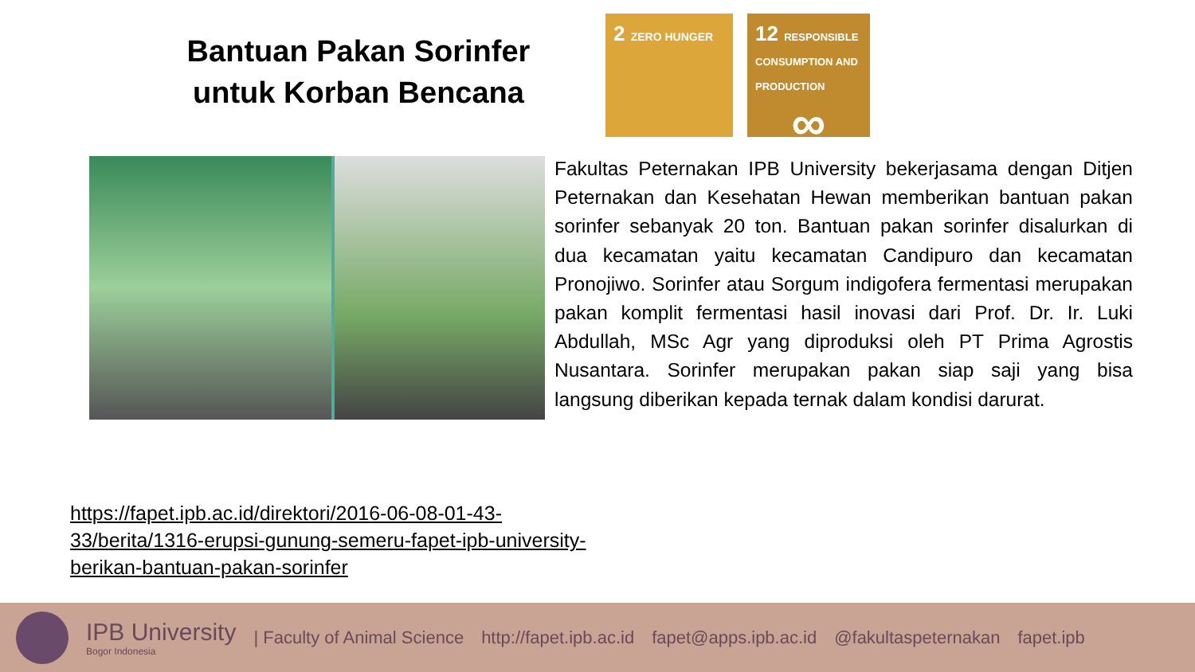Bantuan Pakan Sorinfer untuk Korban Bencana
2 ZERO HUNGER
12 RESPONSIBLE CONSUMPTION AND PRODUCTION
∞
Fakultas Peternakan IPB University bekerjasama dengan Ditjen Peternakan dan Kesehatan Hewan memberikan bantuan pakan sorinfer sebanyak 20 ton. Bantuan pakan sorinfer disalurkan di dua kecamatan yaitu kecamatan Candipuro dan kecamatan Pronojiwo. Sorinfer atau Sorgum indigofera fermentasi merupakan pakan komplit fermentasi hasil inovasi dari Prof. Dr. Ir. Luki Abdullah, MSc Agr yang diproduksi oleh PT Prima Agrostis Nusantara. Sorinfer merupakan pakan siap saji yang bisa langsung diberikan kepada ternak dalam kondisi darurat.
https://fapet.ipb.ac.id/direktori/2016-06-08-01-43-
33/berita/1316-erupsi-gunung-semeru-fapet-ipb-university-
berikan-bantuan-pakan-sorinfer
IPB University
Bogor Indonesia
| Faculty of Animal Science http://fapet.ipb.ac.id fapet@apps.ipb.ac.id @fakultaspeternakan fapet.ipb